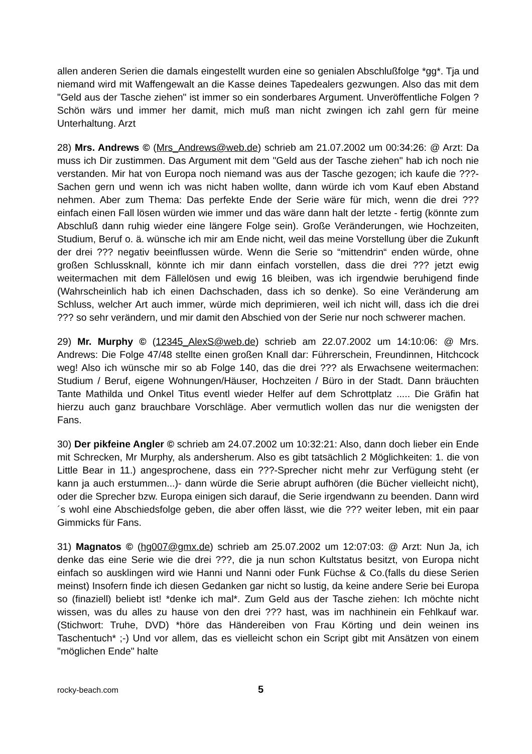allen anderen Serien die damals eingestellt wurden eine so genialen Abschlußfolge *gg*. Tja und niemand wird mit Waffengewalt an die Kasse deines Tapedealers gezwungen. Also das mit dem "Geld aus der Tasche ziehen" ist immer so ein sonderbares Argument. Unveröffentliche Folgen ? Schön wärs und immer her damit, mich muß man nicht zwingen ich zahl gern für meine Unterhaltung. Arzt
28) Mrs. Andrews © (Mrs_Andrews@web.de) schrieb am 21.07.2002 um 00:34:26: @ Arzt: Da muss ich Dir zustimmen. Das Argument mit dem "Geld aus der Tasche ziehen" hab ich noch nie verstanden. Mir hat von Europa noch niemand was aus der Tasche gezogen; ich kaufe die ???-Sachen gern und wenn ich was nicht haben wollte, dann würde ich vom Kauf eben Abstand nehmen. Aber zum Thema: Das perfekte Ende der Serie wäre für mich, wenn die drei ??? einfach einen Fall lösen würden wie immer und das wäre dann halt der letzte - fertig (könnte zum Abschluß dann ruhig wieder eine längere Folge sein). Große Veränderungen, wie Hochzeiten, Studium, Beruf o. ä. wünsche ich mir am Ende nicht, weil das meine Vorstellung über die Zukunft der drei ??? negativ beeinflussen würde. Wenn die Serie so “mittendrin“ enden würde, ohne großen Schlussknall, könnte ich mir dann einfach vorstellen, dass die drei ??? jetzt ewig weitermachen mit dem Fällelösen und ewig 16 bleiben, was ich irgendwie beruhigend finde (Wahrscheinlich hab ich einen Dachschaden, dass ich so denke). So eine Veränderung am Schluss, welcher Art auch immer, würde mich deprimieren, weil ich nicht will, dass ich die drei ??? so sehr verändern, und mir damit den Abschied von der Serie nur noch schwerer machen.
29) Mr. Murphy © (12345_AlexS@web.de) schrieb am 22.07.2002 um 14:10:06: @ Mrs. Andrews: Die Folge 47/48 stellte einen großen Knall dar: Führerschein, Freundinnen, Hitchcock weg! Also ich wünsche mir so ab Folge 140, das die drei ??? als Erwachsene weitermachen: Studium / Beruf, eigene Wohnungen/Häuser, Hochzeiten / Büro in der Stadt. Dann bräuchten Tante Mathilda und Onkel Titus eventl wieder Helfer auf dem Schrottplatz ..... Die Gräfin hat hierzu auch ganz brauchbare Vorschläge. Aber vermutlich wollen das nur die wenigsten der Fans.
30) Der pikfeine Angler © schrieb am 24.07.2002 um 10:32:21: Also, dann doch lieber ein Ende mit Schrecken, Mr Murphy, als andersherum. Also es gibt tatsächlich 2 Möglichkeiten: 1. die von Little Bear in 11.) angesprochene, dass ein ???-Sprecher nicht mehr zur Verfügung steht (er kann ja auch erstummen...)- dann würde die Serie abrupt aufhören (die Bücher vielleicht nicht), oder die Sprecher bzw. Europa einigen sich darauf, die Serie irgendwann zu beenden. Dann wird´s wohl eine Abschiedsfolge geben, die aber offen lässt, wie die ??? weiter leben, mit ein paar Gimmicks für Fans.
31) Magnatos © (hg007@gmx.de) schrieb am 25.07.2002 um 12:07:03: @ Arzt: Nun Ja, ich denke das eine Serie wie die drei ???, die ja nun schon Kultstatus besitzt, von Europa nicht einfach so ausklingen wird wie Hanni und Nanni oder Funk Füchse & Co.(falls du diese Serien meinst) Insofern finde ich diesen Gedanken gar nicht so lustig, da keine andere Serie bei Europa so (finaziell) beliebt ist! *denke ich mal*. Zum Geld aus der Tasche ziehen: Ich möchte nicht wissen, was du alles zu hause von den drei ??? hast, was im nachhinein ein Fehlkauf war.(Stichwort: Truhe, DVD) *höre das Händereiben von Frau Körting und dein weinen ins Taschentuch* ;-) Und vor allem, das es vielleicht schon ein Script gibt mit Ansätzen von einem "möglichen Ende" halte
rocky-beach.com 5